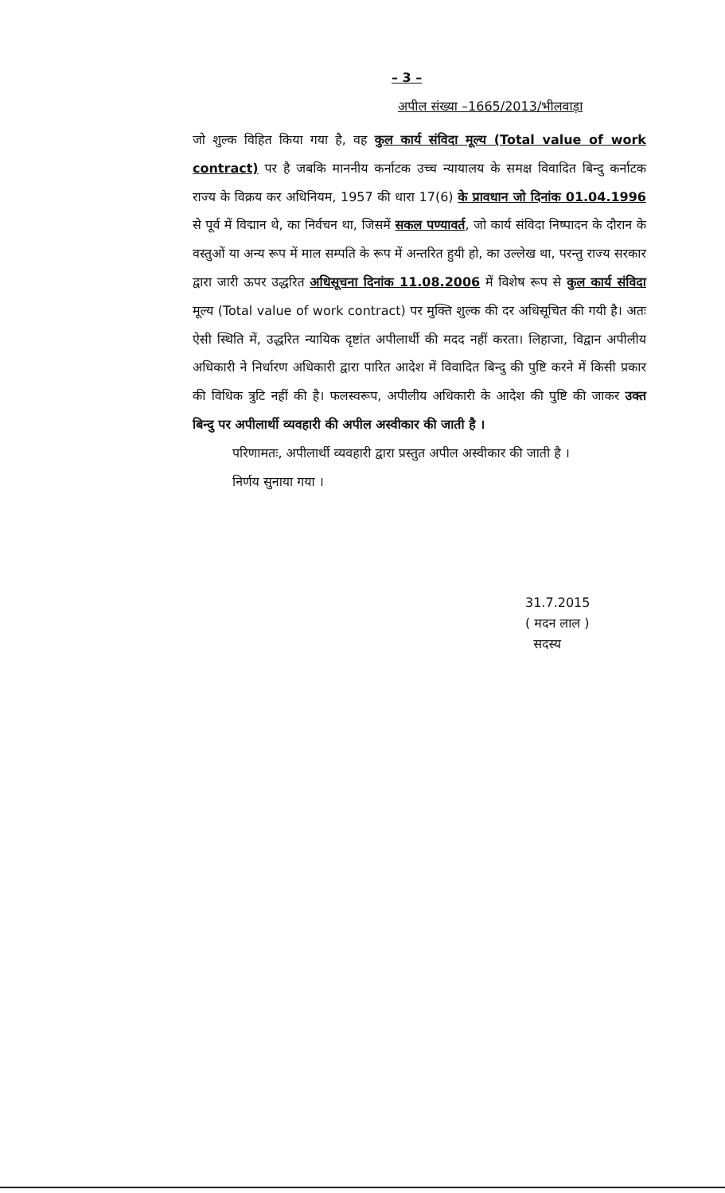– 3 –
अपील संख्या –1665/2013/भीलवाड़ा
जो शुल्क विहित किया गया है, वह कुल कार्य संविदा मूल्य (Total value of work contract) पर है जबकि माननीय कर्नाटक उच्च न्यायालय के समक्ष विवादित बिन्दु कर्नाटक राज्य के विक्रय कर अधिनियम, 1957 की धारा 17(6) के प्रावधान जो दिनांक 01.04.1996 से पूर्व में विद्मान थे, का निर्वचन था, जिसमें सकल पण्यावर्त, जो कार्य संविदा निष्पादन के दौरान के वस्तुओं या अन्य रूप में माल सम्पति के रूप में अन्तरित हुयी हो, का उल्लेख था, परन्तु राज्य सरकार द्वारा जारी ऊपर उद्धरित अधिसूचना दिनांक 11.08.2006 में विशेष रूप से कुल कार्य संविदा मूल्य (Total value of work contract) पर मुक्ति शुल्क की दर अधिसूचित की गयी है। अतः ऐसी स्थिति में, उद्धरित न्यायिक दृष्टांत अपीलार्थी की मदद नहीं करता। लिहाजा, विद्वान अपीलीय अधिकारी ने निर्धारण अधिकारी द्वारा पारित आदेश में विवादित बिन्दु की पुष्टि करने में किसी प्रकार की विधिक त्रुटि नहीं की है। फलस्वरूप, अपीलीय अधिकारी के आदेश की पुष्टि की जाकर उक्त बिन्दु पर अपीलार्थी व्यवहारी की अपील अस्वीकार की जाती है ।
परिणामतः, अपीलार्थी व्यवहारी द्वारा प्रस्तुत अपील अस्वीकार की जाती है ।
निर्णय सुनाया गया ।
31.7.2015
( मदन लाल )
सदस्य